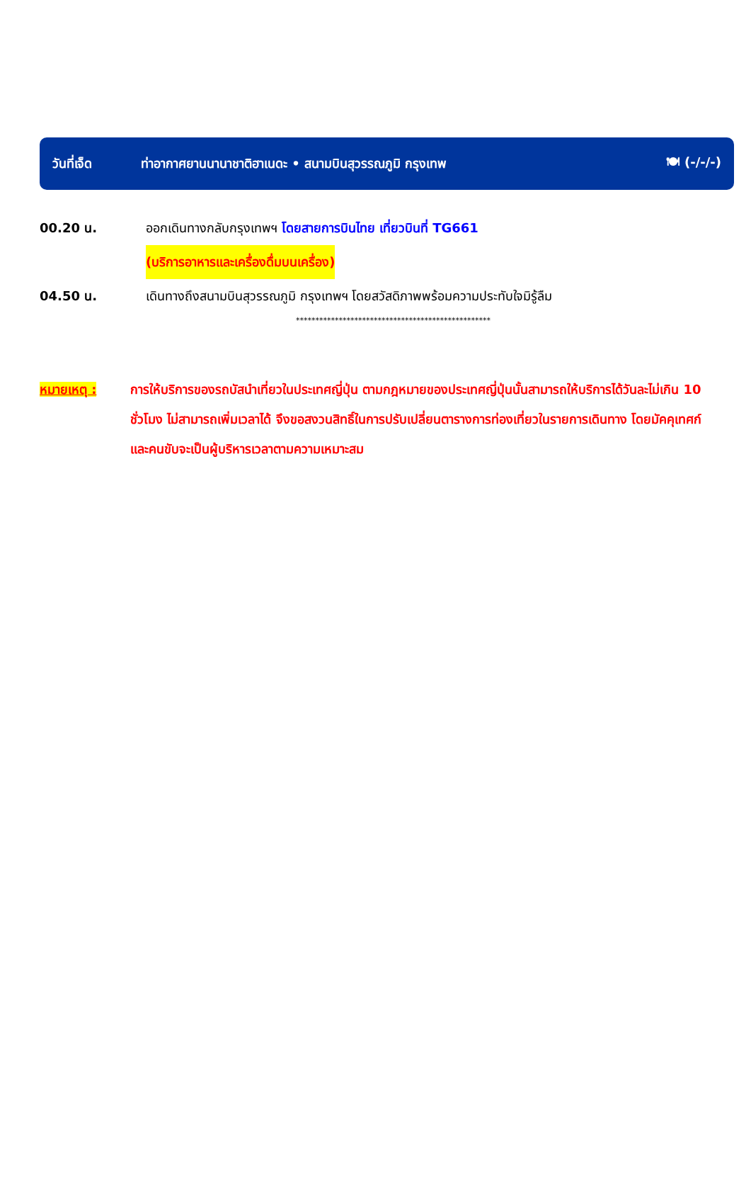วันที่เจ็ด ท่าอากาศยานนานาชาติฮาเนดะ • สนามบินสุวรรณภูมิ กรุงเทพ 🍽 (-/-/-)
00.20 น. ออกเดินทางกลับกรุงเทพฯ โดยสายการบินไทย เที่ยวบินที่ TG661
(บริการอาหารและเครื่องดื่มบนเครื่อง)
04.50 น. เดินทางถึงสนามบินสุวรรณภูมิ กรุงเทพฯ โดยสวัสดิภาพพร้อมความประทับใจมิรู้ลืม
**************************************************
หมายเหตุ : การให้บริการของรถบัสนำเที่ยวในประเทศญี่ปุ่น ตามกฎหมายของประเทศญี่ปุ่นนั้นสามารถให้บริการได้วันละไม่เกิน 10 ชั่วโมง ไม่สามารถเพิ่มเวลาได้ จึงขอสงวนสิทธิ์ในการปรับเปลี่ยนตารางการท่องเที่ยวในรายการเดินทาง โดยมัคคุเทศก์และคนขับจะเป็นผู้บริหารเวลาตามความเหมาะสม